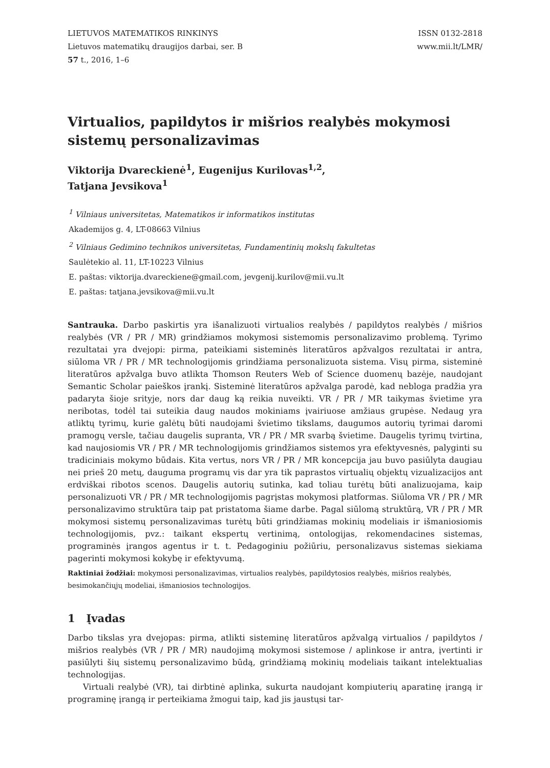LIETUVOS MATEMATIKOS RINKINYS
Lietuvos matematikų draugijos darbai, ser. B
57 t., 2016, 1–6
ISSN 0132-2818
www.mii.lt/LMR/
Virtualios, papildytos ir mišrios realybės mokymosi sistemų personalizavimas
Viktorija Dvareckienė<sup>1</sup>, Eugenijus Kurilovas<sup>1,2</sup>,
Tatjana Jevsikova<sup>1</sup>
<sup>1</sup> Vilniaus universitetas, Matematikos ir informatikos institutas
Akademijos g. 4, LT-08663 Vilnius
<sup>2</sup> Vilniaus Gedimino technikos universitetas, Fundamentinių mokslų fakultetas
Saulėtekio al. 11, LT-10223 Vilnius
E. paštas: viktorija.dvareckiene@gmail.com, jevgenij.kurilov@mii.vu.lt
E. paštas: tatjana.jevsikova@mii.vu.lt
Santrauka. Darbo paskirtis yra išanalizuoti virtualios realybės / papildytos realybės / mišrios realybės (VR / PR / MR) grindžiamos mokymosi sistemomis personalizavimo problemą. Tyrimo rezultatai yra dvejopi: pirma, pateikiami sisteminės literatūros apžvalgos rezultatai ir antra, siūloma VR / PR / MR technologijomis grindžiama personalizuota sistema. Visų pirma, sisteminė literatūros apžvalga buvo atlikta Thomson Reuters Web of Science duomenų bazėje, naudojant Semantic Scholar paieškos įrankį. Sisteminė literatūros apžvalga parodė, kad nebloga pradžia yra padaryta šioje srityje, nors dar daug ką reikia nuveikti. VR / PR / MR taikymas švietime yra neribotas, todėl tai suteikia daug naudos mokiniams įvairiuose amžiaus grupėse. Nedaug yra atliktų tyrimų, kurie galėtų būti naudojami švietimo tikslams, daugumos autorių tyrimai daromi pramogų versle, tačiau daugelis supranta, VR / PR / MR svarbą švietime. Daugelis tyrimų tvirtina, kad naujosiomis VR / PR / MR technologijomis grindžiamos sistemos yra efektyvesnės, palyginti su tradiciniais mokymo būdais. Kita vertus, nors VR / PR / MR koncepcija jau buvo pasiūlyta daugiau nei prieš 20 metų, dauguma programų vis dar yra tik paprastos virtualių objektų vizualizacijos ant erdviškai ribotos scenos. Daugelis autorių sutinka, kad toliau turėtų būti analizuojama, kaip personalizuoti VR / PR / MR technologijomis pagrįstas mokymosi platformas. Siūloma VR / PR / MR personalizavimo struktūra taip pat pristatoma šiame darbe. Pagal siūlomą struktūrą, VR / PR / MR mokymosi sistemų personalizavimas turėtų būti grindžiamas mokinių modeliais ir išmaniosiomis technologijomis, pvz.: taikant ekspertų vertinimą, ontologijas, rekomendacines sistemas, programinės įrangos agentus ir t. t. Pedagoginiu požiūriu, personalizavus sistemas siekiama pagerinti mokymosi kokybę ir efektyvumą.
Raktiniai žodžiai: mokymosi personalizavimas, virtualios realybės, papildytosios realybės, mišrios realybės, besimokančiųjų modeliai, išmaniosios technologijos.
1 Įvadas
Darbo tikslas yra dvejopas: pirma, atlikti sisteminę literatūros apžvalgą virtualios / papildytos / mišrios realybės (VR / PR / MR) naudojimą mokymosi sistemose / aplinkose ir antra, įvertinti ir pasiūlyti šių sistemų personalizavimo būdą, grindžiamą mokinių modeliais taikant intelektualias technologijas.
Virtuali realybė (VR), tai dirbtinė aplinka, sukurta naudojant kompiuterių aparatinę įrangą ir programinę įrangą ir perteikiama žmogui taip, kad jis jaustųsi tar-